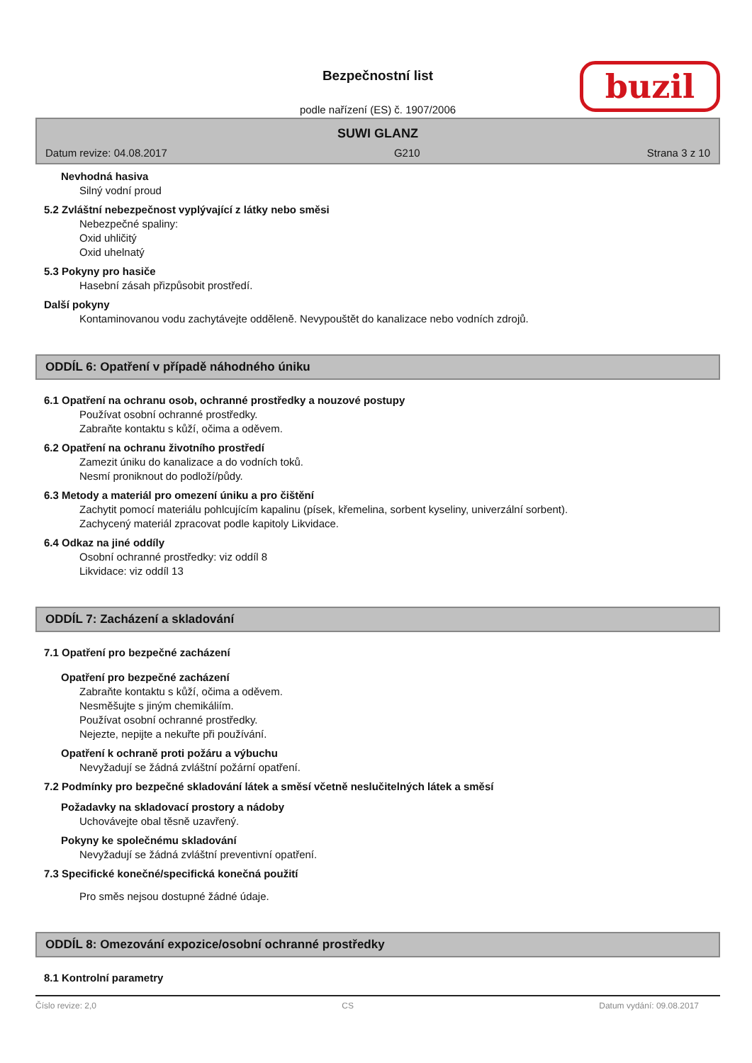Bezpečnostní list
podle nařízení (ES) č. 1907/2006
buzil
SUWI GLANZ
Datum revize: 04.08.2017 G210 Strana 3 z 10
Nevhodná hasiva
Silný vodní proud
5.2 Zvláštní nebezpečnost vyplývající z látky nebo směsi
Nebezpečné spaliny:
Oxid uhličitý
Oxid uhelnatý
5.3 Pokyny pro hasiče
Hasební zásah přizpůsobit prostředí.
Další pokyny
Kontaminovanou vodu zachytávejte odděleně. Nevypouštět do kanalizace nebo vodních zdrojů.
ODDÍL 6: Opatření v případě náhodného úniku
6.1 Opatření na ochranu osob, ochranné prostředky a nouzové postupy
Používat osobní ochranné prostředky.
Zabraňte kontaktu s kůží, očima a oděvem.
6.2 Opatření na ochranu životního prostředí
Zamezit úniku do kanalizace a do vodních toků.
Nesmí proniknout do podloží/půdy.
6.3 Metody a materiál pro omezení úniku a pro čištění
Zachytit pomocí materiálu pohlcujícím kapalinu (písek, křemelina, sorbent kyseliny, univerzální sorbent).
Zachycený materiál zpracovat podle kapitoly Likvidace.
6.4 Odkaz na jiné oddíly
Osobní ochranné prostředky: viz oddíl 8
Likvidace: viz oddíl 13
ODDÍL 7: Zacházení a skladování
7.1 Opatření pro bezpečné zacházení
Opatření pro bezpečné zacházení
Zabraňte kontaktu s kůží, očima a oděvem.
Nesměšujte s jiným chemikáliím.
Používat osobní ochranné prostředky.
Nejezte, nepijte a nekuřte při používání.
Opatření k ochraně proti požáru a výbuchu
Nevyžadují se žádná zvláštní požární opatření.
7.2 Podmínky pro bezpečné skladování látek a směsí včetně neslučitelných látek a směsí
Požadavky na skladovací prostory a nádoby
Uchovávejte obal těsně uzavřený.
Pokyny ke společnému skladování
Nevyžadují se žádná zvláštní preventivní opatření.
7.3 Specifické konečné/specifická konečná použití
Pro směs nejsou dostupné žádné údaje.
ODDÍL 8: Omezování expozice/osobní ochranné prostředky
8.1 Kontrolní parametry
Číslo revize: 2,0 CS Datum vydání: 09.08.2017